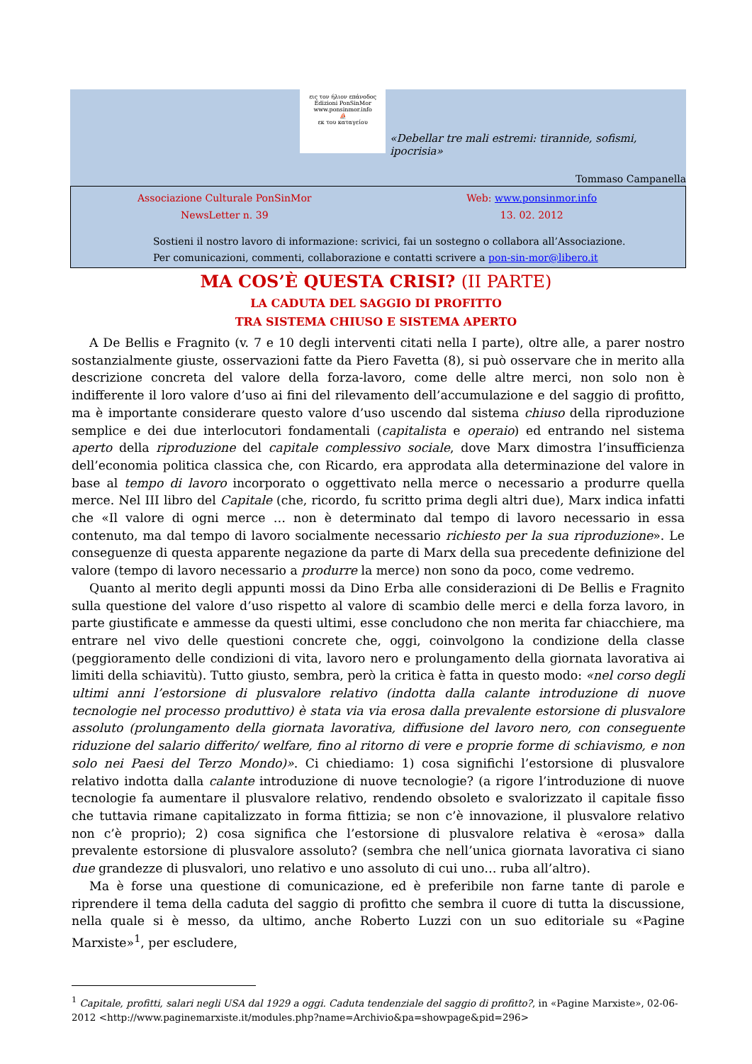εις τον ήλιον επάνοδος
Edizioni PonSinMor
www.ponsinmor.info
⛵
εκ του καταγείου
«Debellar tre mali estremi: tirannide, sofismi, ipocrisia»
Tommaso Campanella
Associazione Culturale PonSinMor
Web: www.ponsinmor.info
NewsLetter n. 39 13. 02. 2012
Sostieni il nostro lavoro di informazione: scrivici, fai un sostegno o collabora all’Associazione.
Per comunicazioni, commenti, collaborazione e contatti scrivere a pon-sin-mor@libero.it
MA COS’È QUESTA CRISI? (II PARTE)
LA CADUTA DEL SAGGIO DI PROFITTO
TRA SISTEMA CHIUSO E SISTEMA APERTO
A De Bellis e Fragnito (v. 7 e 10 degli interventi citati nella I parte), oltre alle, a parer nostro sostanzialmente giuste, osservazioni fatte da Piero Favetta (8), si può osservare che in merito alla descrizione concreta del valore della forza-lavoro, come delle altre merci, non solo non è indifferente il loro valore d’uso ai fini del rilevamento dell’accumulazione e del saggio di profitto, ma è importante considerare questo valore d’uso uscendo dal sistema chiuso della riproduzione semplice e dei due interlocutori fondamentali (capitalista e operaio) ed entrando nel sistema aperto della riproduzione del capitale complessivo sociale, dove Marx dimostra l’insufficienza dell’economia politica classica che, con Ricardo, era approdata alla determinazione del valore in base al tempo di lavoro incorporato o oggettivato nella merce o necessario a produrre quella merce. Nel III libro del Capitale (che, ricordo, fu scritto prima degli altri due), Marx indica infatti che «Il valore di ogni merce … non è determinato dal tempo di lavoro necessario in essa contenuto, ma dal tempo di lavoro socialmente necessario richiesto per la sua riproduzione». Le conseguenze di questa apparente negazione da parte di Marx della sua precedente definizione del valore (tempo di lavoro necessario a produrre la merce) non sono da poco, come vedremo.
Quanto al merito degli appunti mossi da Dino Erba alle considerazioni di De Bellis e Fragnito sulla questione del valore d’uso rispetto al valore di scambio delle merci e della forza lavoro, in parte giustificate e ammesse da questi ultimi, esse concludono che non merita far chiacchiere, ma entrare nel vivo delle questioni concrete che, oggi, coinvolgono la condizione della classe (peggioramento delle condizioni di vita, lavoro nero e prolungamento della giornata lavorativa ai limiti della schiavitù). Tutto giusto, sembra, però la critica è fatta in questo modo: «nel corso degli ultimi anni l’estorsione di plusvalore relativo (indotta dalla calante introduzione di nuove tecnologie nel processo produttivo) è stata via via erosa dalla prevalente estorsione di plusvalore assoluto (prolungamento della giornata lavorativa, diffusione del lavoro nero, con conseguente riduzione del salario differito/ welfare, fino al ritorno di vere e proprie forme di schiavismo, e non solo nei Paesi del Terzo Mondo)». Ci chiediamo: 1) cosa significhi l’estorsione di plusvalore relativo indotta dalla calante introduzione di nuove tecnologie? (a rigore l’introduzione di nuove tecnologie fa aumentare il plusvalore relativo, rendendo obsoleto e svalorizzato il capitale fisso che tuttavia rimane capitalizzato in forma fittizia; se non c’è innovazione, il plusvalore relativo non c’è proprio); 2) cosa significa che l’estorsione di plusvalore relativa è «erosa» dalla prevalente estorsione di plusvalore assoluto? (sembra che nell’unica giornata lavorativa ci siano due grandezze di plusvalori, uno relativo e uno assoluto di cui uno… ruba all’altro).
Ma è forse una questione di comunicazione, ed è preferibile non farne tante di parole e riprendere il tema della caduta del saggio di profitto che sembra il cuore di tutta la discussione, nella quale si è messo, da ultimo, anche Roberto Luzzi con un suo editoriale su «Pagine Marxiste»<sup>1</sup>, per escludere,
<sup>1</sup> Capitale, profitti, salari negli USA dal 1929 a oggi. Caduta tendenziale del saggio di profitto?, in «Pagine Marxiste», 02-06-2012 <http://www.paginemarxiste.it/modules.php?name=Archivio&pa=showpage&pid=296>